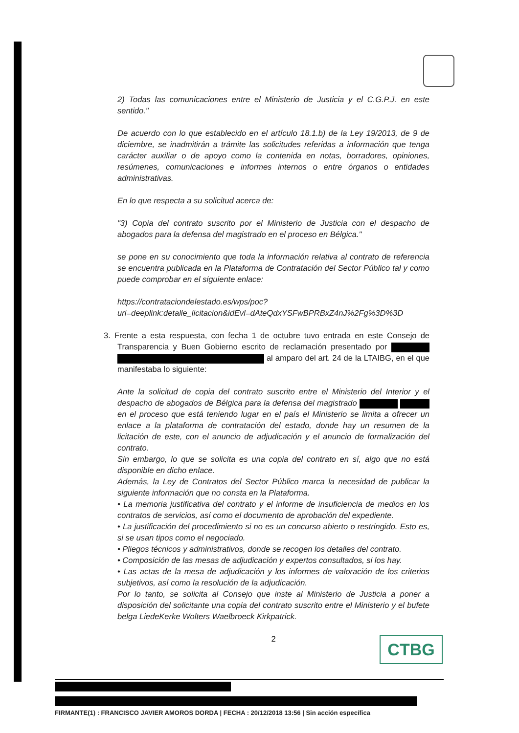2) Todas las comunicaciones entre el Ministerio de Justicia y el C.G.P.J. en este sentido."
De acuerdo con lo que establecido en el artículo 18.1.b) de la Ley 19/2013, de 9 de diciembre, se inadmitirán a trámite las solicitudes referidas a información que tenga carácter auxiliar o de apoyo como la contenida en notas, borradores, opiniones, resúmenes, comunicaciones e informes internos o entre órganos o entidades administrativas.
En lo que respecta a su solicitud acerca de:
"3) Copia del contrato suscrito por el Ministerio de Justicia con el despacho de abogados para la defensa del magistrado en el proceso en Bélgica."
se pone en su conocimiento que toda la información relativa al contrato de referencia se encuentra publicada en la Plataforma de Contratación del Sector Público tal y como puede comprobar en el siguiente enlace:
https://contrataciondelestado.es/wps/poc?uri=deeplink:detalle_licitacion&idEvl=dAteQdxYSFwBPRBxZ4nJ%2Fg%3D%3D
3. Frente a esta respuesta, con fecha 1 de octubre tuvo entrada en este Consejo de Transparencia y Buen Gobierno escrito de reclamación presentado por al amparo del art. 24 de la LTAIBG, en el que manifestaba lo siguiente:
Ante la solicitud de copia del contrato suscrito entre el Ministerio del Interior y el despacho de abogados de Bélgica para la defensa del magistrado en el proceso que está teniendo lugar en el país el Ministerio se limita a ofrecer un enlace a la plataforma de contratación del estado, donde hay un resumen de la licitación de este, con el anuncio de adjudicación y el anuncio de formalización del contrato.
Sin embargo, lo que se solicita es una copia del contrato en sí, algo que no está disponible en dicho enlace.
Además, la Ley de Contratos del Sector Público marca la necesidad de publicar la siguiente información que no consta en la Plataforma.
• La memoria justificativa del contrato y el informe de insuficiencia de medios en los contratos de servicios, así como el documento de aprobación del expediente.
• La justificación del procedimiento si no es un concurso abierto o restringido. Esto es, si se usan tipos como el negociado.
• Pliegos técnicos y administrativos, donde se recogen los detalles del contrato.
• Composición de las mesas de adjudicación y expertos consultados, si los hay.
• Las actas de la mesa de adjudicación y los informes de valoración de los criterios subjetivos, así como la resolución de la adjudicación.
Por lo tanto, se solicita al Consejo que inste al Ministerio de Justicia a poner a disposición del solicitante una copia del contrato suscrito entre el Ministerio y el bufete belga LiedeKerke Wolters Waelbroeck Kirkpatrick.
2
CTBG
FIRMANTE(1) : FRANCISCO JAVIER AMOROS DORDA | FECHA : 20/12/2018 13:56 | Sin acción específica